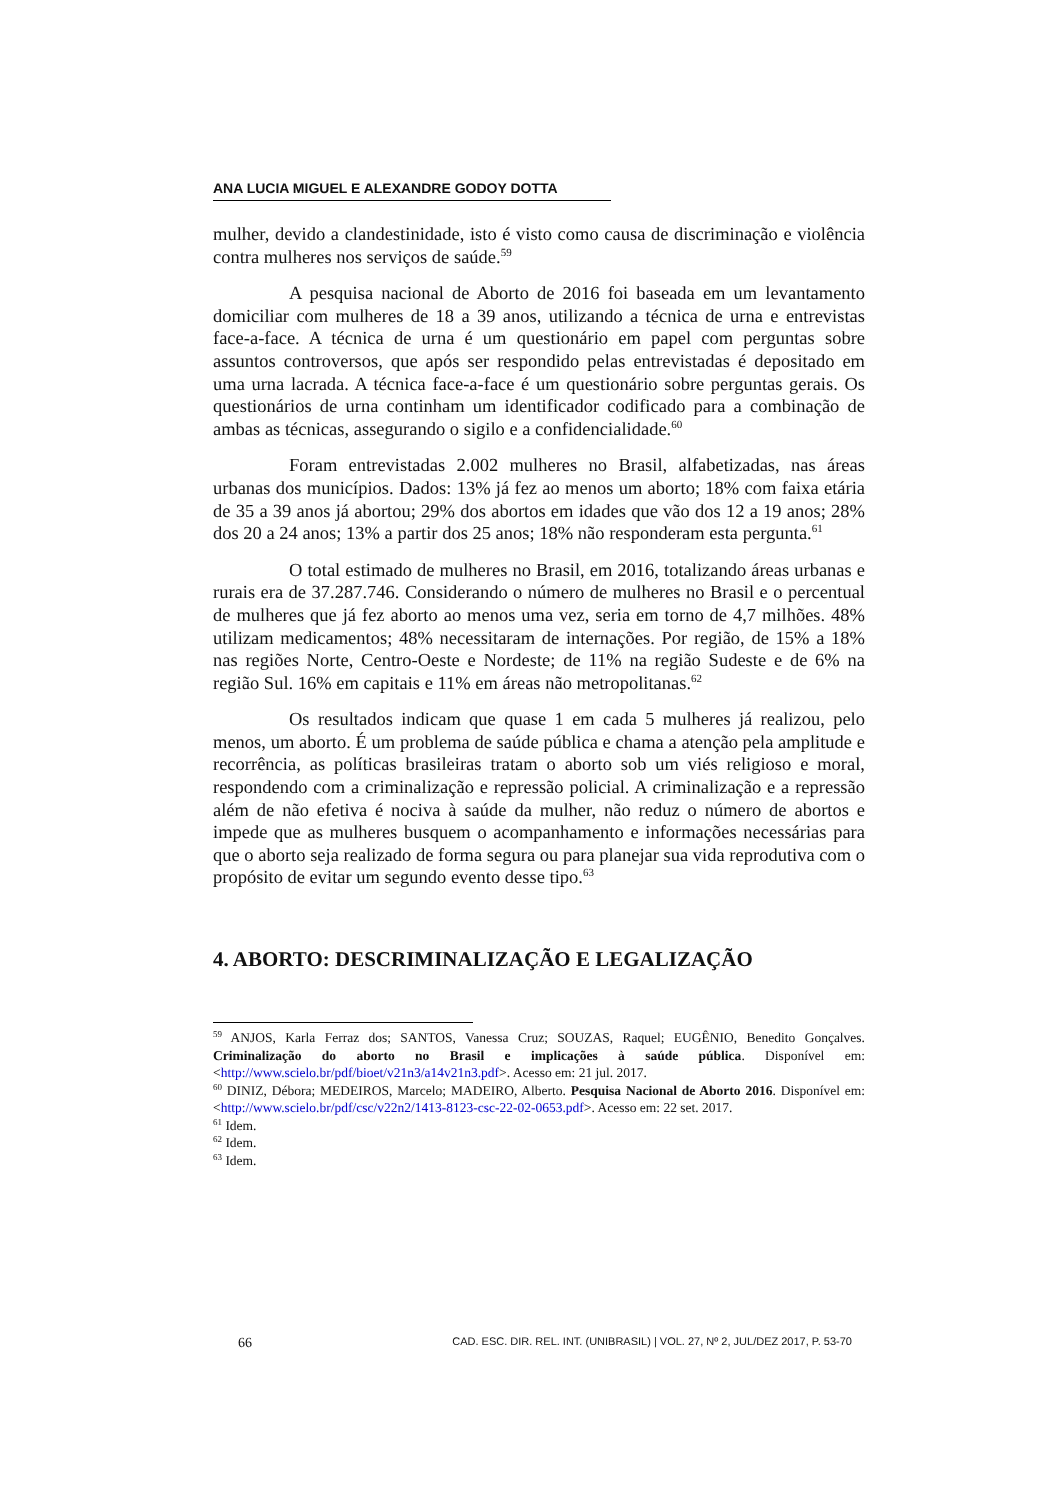ANA LUCIA MIGUEL E ALEXANDRE GODOY DOTTA
mulher, devido a clandestinidade, isto é visto como causa de discriminação e violência contra mulheres nos serviços de saúde.<sup>59</sup>
A pesquisa nacional de Aborto de 2016 foi baseada em um levantamento domiciliar com mulheres de 18 a 39 anos, utilizando a técnica de urna e entrevistas face-a-face. A técnica de urna é um questionário em papel com perguntas sobre assuntos controversos, que após ser respondido pelas entrevistadas é depositado em uma urna lacrada. A técnica face-a-face é um questionário sobre perguntas gerais. Os questionários de urna continham um identificador codificado para a combinação de ambas as técnicas, assegurando o sigilo e a confidencialidade.<sup>60</sup>
Foram entrevistadas 2.002 mulheres no Brasil, alfabetizadas, nas áreas urbanas dos municípios. Dados: 13% já fez ao menos um aborto; 18% com faixa etária de 35 a 39 anos já abortou; 29% dos abortos em idades que vão dos 12 a 19 anos; 28% dos 20 a 24 anos; 13% a partir dos 25 anos; 18% não responderam esta pergunta.<sup>61</sup>
O total estimado de mulheres no Brasil, em 2016, totalizando áreas urbanas e rurais era de 37.287.746. Considerando o número de mulheres no Brasil e o percentual de mulheres que já fez aborto ao menos uma vez, seria em torno de 4,7 milhões. 48% utilizam medicamentos; 48% necessitaram de internações. Por região, de 15% a 18% nas regiões Norte, Centro-Oeste e Nordeste; de 11% na região Sudeste e de 6% na região Sul. 16% em capitais e 11% em áreas não metropolitanas.<sup>62</sup>
Os resultados indicam que quase 1 em cada 5 mulheres já realizou, pelo menos, um aborto. É um problema de saúde pública e chama a atenção pela amplitude e recorrência, as políticas brasileiras tratam o aborto sob um viés religioso e moral, respondendo com a criminalização e repressão policial. A criminalização e a repressão além de não efetiva é nociva à saúde da mulher, não reduz o número de abortos e impede que as mulheres busquem o acompanhamento e informações necessárias para que o aborto seja realizado de forma segura ou para planejar sua vida reprodutiva com o propósito de evitar um segundo evento desse tipo.<sup>63</sup>
4. ABORTO: DESCRIMINALIZAÇÃO E LEGALIZAÇÃO
<sup>59</sup> ANJOS, Karla Ferraz dos; SANTOS, Vanessa Cruz; SOUZAS, Raquel; EUGÊNIO, Benedito Gonçalves. Criminalização do aborto no Brasil e implicações à saúde pública. Disponível em: <http://www.scielo.br/pdf/bioet/v21n3/a14v21n3.pdf>. Acesso em: 21 jul. 2017.
<sup>60</sup> DINIZ, Débora; MEDEIROS, Marcelo; MADEIRO, Alberto. Pesquisa Nacional de Aborto 2016. Disponível em: <http://www.scielo.br/pdf/csc/v22n2/1413-8123-csc-22-02-0653.pdf>. Acesso em: 22 set. 2017.
<sup>61</sup> Idem.
<sup>62</sup> Idem.
<sup>63</sup> Idem.
66 CAD. ESC. DIR. REL. INT. (UNIBRASIL) | VOL. 27, Nº 2, JUL/DEZ 2017, P. 53-70